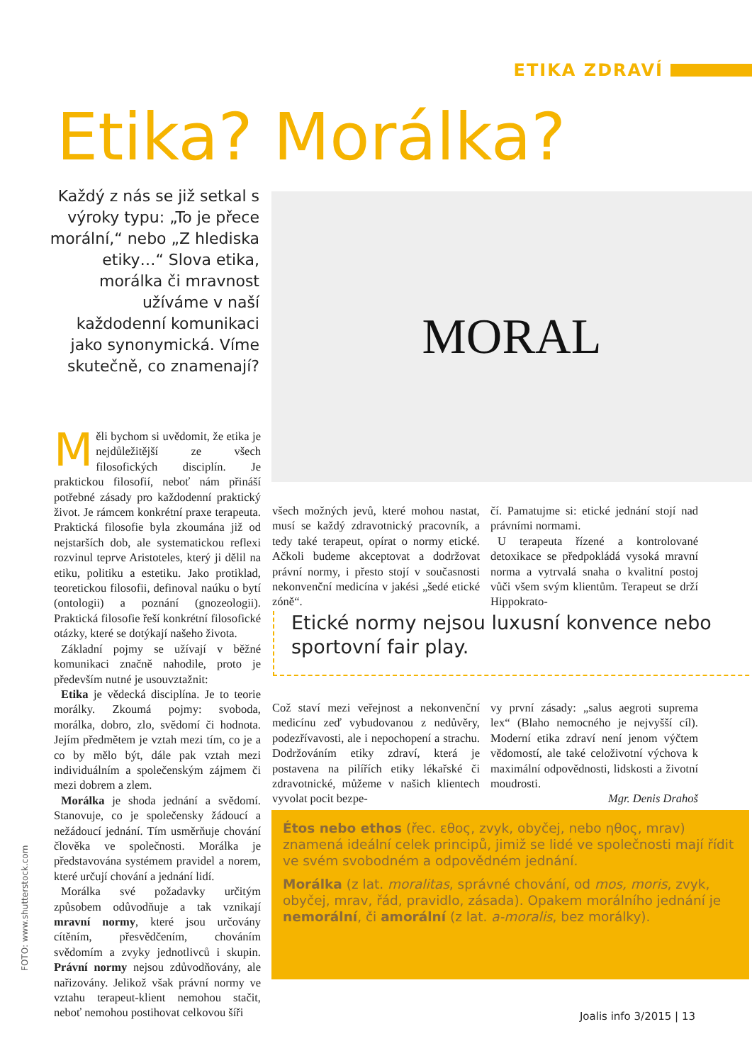ETIKA ZDRAVÍ
Etika? Morálka?
Každý z nás se již setkal s výroky typu: „To je přece morální,“ nebo „Z hlediska etiky…“ Slova etika, morálka či mravnost užíváme v naší každodenní komunikaci jako synonymická. Víme skutečně, co znamenají?
MORAL
Měli bychom si uvědomit, že etika je nejdůležitější ze všech filosofických disciplín. Je praktickou filosofií, neboť nám přináší potřebné zásady pro každodenní praktický život. Je rámcem konkrétní praxe terapeuta. Praktická filosofie byla zkoumána již od nejstarších dob, ale systematickou reflexi rozvinul teprve Aristoteles, který ji dělil na etiku, politiku a estetiku. Jako protiklad, teoretickou filosofii, definoval naúku o bytí (ontologii) a poznání (gnozeologii). Praktická filosofie řeší konkrétní filosofické otázky, které se dotýkají našeho života.
Základní pojmy se užívají v běžné komunikaci značně nahodile, proto je především nutné je usouvztažnit:
Etika je vědecká disciplína. Je to teorie morálky. Zkoumá pojmy: svoboda, morálka, dobro, zlo, svědomí či hodnota. Jejím předmětem je vztah mezi tím, co je a co by mělo být, dále pak vztah mezi individuálním a společenským zájmem či mezi dobrem a zlem.
Morálka je shoda jednání a svědomí. Stanovuje, co je společensky žádoucí a nežádoucí jednání. Tím usměrňuje chování člověka ve společnosti. Morálka je představována systémem pravidel a norem, které určují chování a jednání lidí.
Morálka své požadavky určitým způsobem odůvodňuje a tak vznikají mravní normy, které jsou určovány cítěním, přesvědčením, chováním svědomím a zvyky jednotlivců i skupin. Právní normy nejsou zdůvodňovány, ale nařizovány. Jelikož však právní normy ve vztahu terapeut-klient nemohou stačit, neboť nemohou postihovat celkovou šíři
všech možných jevů, které mohou nastat, musí se každý zdravotnický pracovník, a tedy také terapeut, opírat o normy etické. Ačkoli budeme akceptovat a dodržovat právní normy, i přesto stojí v současnosti nekonvenční medicína v jakési „šedé etické zóně“.
čí. Pamatujme si: etické jednání stojí nad právními normami.
U terapeuta řízené a kontrolované detoxikace se předpokládá vysoká mravní norma a vytrvalá snaha o kvalitní postoj vůči všem svým klientům. Terapeut se drží Hippokrato-
Etické normy nejsou luxusní konvence nebo sportovní fair play.
Což staví mezi veřejnost a nekonvenční medicínu zeď vybudovanou z nedůvěry, podezřívavosti, ale i nepochopení a strachu. Dodržováním etiky zdraví, která je postavena na pilířích etiky lékařské či zdravotnické, můžeme v našich klientech vyvolat pocit bezpe-
vy první zásady: „salus aegroti suprema lex“ (Blaho nemocného je nejvyšší cíl). Moderní etika zdraví není jenom výčtem vědomostí, ale také celoživotní výchova k maximální odpovědnosti, lidskosti a životní moudrosti.
Mgr. Denis Drahoš
Étos nebo ethos (řec. εθος, zvyk, obyčej, nebo ηθος, mrav) znamená ideální celek principů, jimiž se lidé ve společnosti mají řídit ve svém svobodném a odpovědném jednání.
Morálka (z lat. moralitas, správné chování, od mos, moris, zvyk, obyčej, mrav, řád, pravidlo, zásada). Opakem morálního jednání je nemorální, či amorální (z lat. a-moralis, bez morálky).
FOTO: www.shutterstock.com
Joalis info 3/2015 | 13